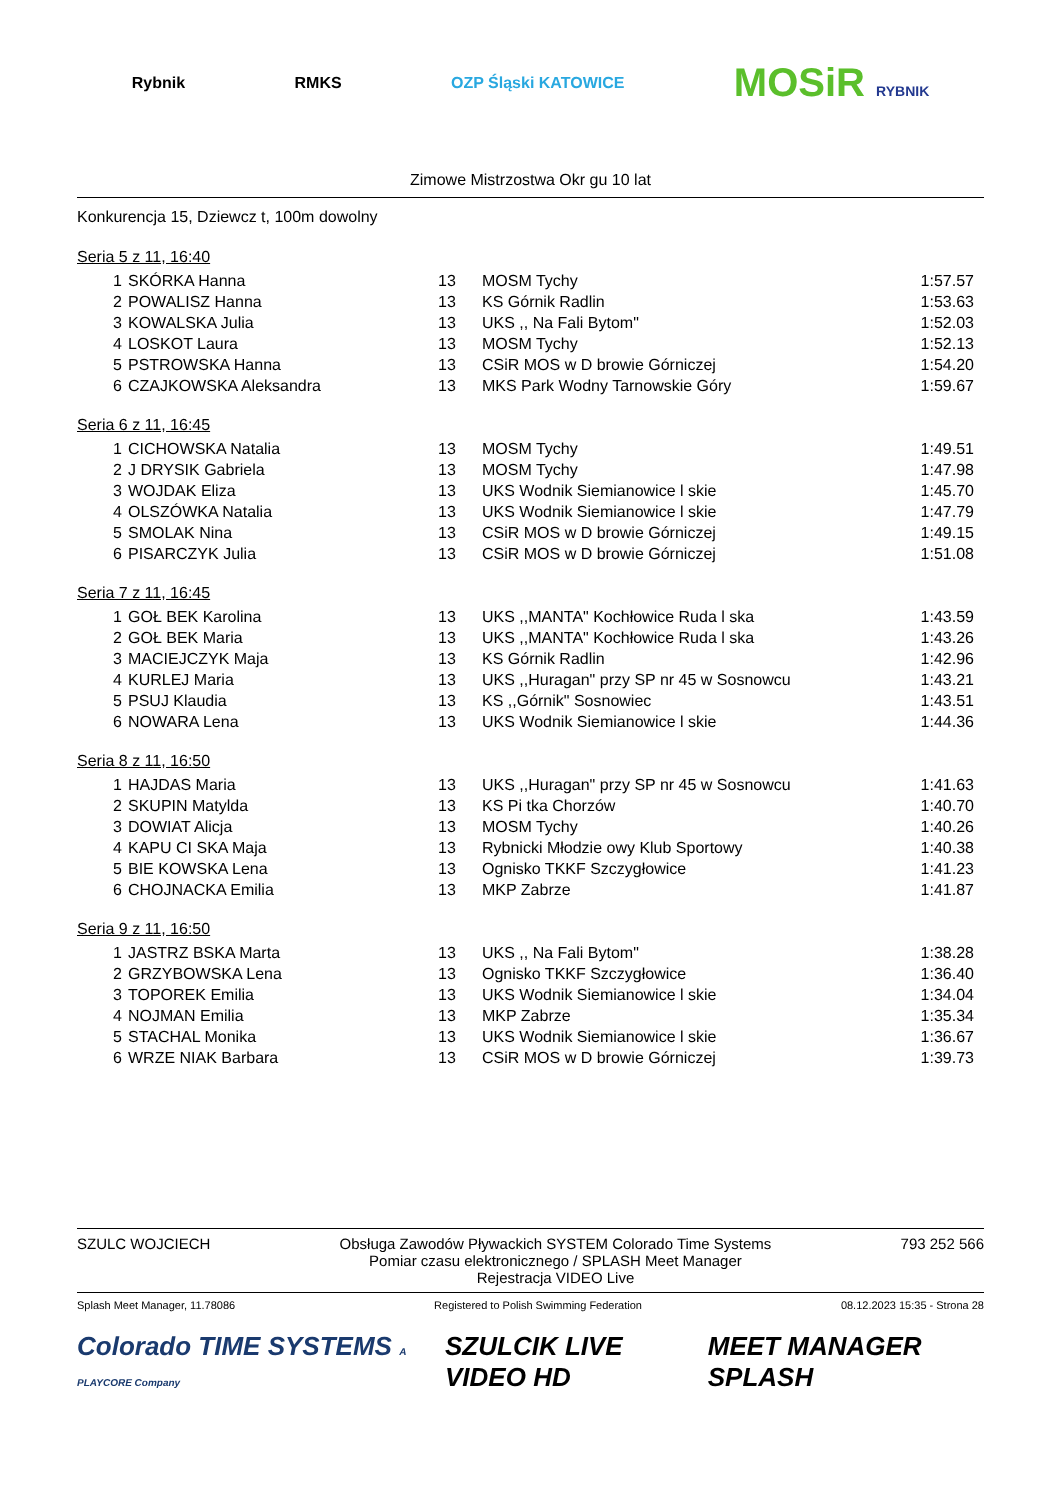Rybnik RMKS OZP Śląski KATOWICE MOSiR RYBNIK
Zimowe Mistrzostwa Okr gu 10 lat
Konkurencja 15, Dziewcz t, 100m dowolny
Seria 5 z 11, 16:40
| 1 | SKÓRKA Hanna | 13 | MOSM Tychy | 1:57.57 |
| 2 | POWALISZ Hanna | 13 | KS Górnik Radlin | 1:53.63 |
| 3 | KOWALSKA Julia | 13 | UKS ,, Na Fali Bytom" | 1:52.03 |
| 4 | LOSKOT Laura | 13 | MOSM Tychy | 1:52.13 |
| 5 | PSTROWSKA Hanna | 13 | CSiR MOS w D browie Górniczej | 1:54.20 |
| 6 | CZAJKOWSKA Aleksandra | 13 | MKS Park Wodny Tarnowskie Góry | 1:59.67 |
Seria 6 z 11, 16:45
| 1 | CICHOWSKA Natalia | 13 | MOSM Tychy | 1:49.51 |
| 2 | J DRYSIK Gabriela | 13 | MOSM Tychy | 1:47.98 |
| 3 | WOJDAK Eliza | 13 | UKS Wodnik Siemianowice l skie | 1:45.70 |
| 4 | OLSZÓWKA Natalia | 13 | UKS Wodnik Siemianowice l skie | 1:47.79 |
| 5 | SMOLAK Nina | 13 | CSiR MOS w D browie Górniczej | 1:49.15 |
| 6 | PISARCZYK Julia | 13 | CSiR MOS w D browie Górniczej | 1:51.08 |
Seria 7 z 11, 16:45
| 1 | GOŁ BEK Karolina | 13 | UKS ,,MANTA" Kochłowice Ruda l ska | 1:43.59 |
| 2 | GOŁ BEK Maria | 13 | UKS ,,MANTA" Kochłowice Ruda l ska | 1:43.26 |
| 3 | MACIEJCZYK Maja | 13 | KS Górnik Radlin | 1:42.96 |
| 4 | KURLEJ Maria | 13 | UKS ,,Huragan" przy SP nr 45 w Sosnowcu | 1:43.21 |
| 5 | PSUJ Klaudia | 13 | KS ,,Górnik" Sosnowiec | 1:43.51 |
| 6 | NOWARA Lena | 13 | UKS Wodnik Siemianowice l skie | 1:44.36 |
Seria 8 z 11, 16:50
| 1 | HAJDAS Maria | 13 | UKS ,,Huragan" przy SP nr 45 w Sosnowcu | 1:41.63 |
| 2 | SKUPIN Matylda | 13 | KS Pi tka Chorzów | 1:40.70 |
| 3 | DOWIAT Alicja | 13 | MOSM Tychy | 1:40.26 |
| 4 | KAPU CI SKA Maja | 13 | Rybnicki Młodzie owy Klub Sportowy | 1:40.38 |
| 5 | BIE KOWSKA Lena | 13 | Ognisko TKKF Szczygłowice | 1:41.23 |
| 6 | CHOJNACKA Emilia | 13 | MKP Zabrze | 1:41.87 |
Seria 9 z 11, 16:50
| 1 | JASTRZ BSKA Marta | 13 | UKS ,, Na Fali Bytom" | 1:38.28 |
| 2 | GRZYBOWSKA Lena | 13 | Ognisko TKKF Szczygłowice | 1:36.40 |
| 3 | TOPOREK Emilia | 13 | UKS Wodnik Siemianowice l skie | 1:34.04 |
| 4 | NOJMAN Emilia | 13 | MKP Zabrze | 1:35.34 |
| 5 | STACHAL Monika | 13 | UKS Wodnik Siemianowice l skie | 1:36.67 |
| 6 | WRZE NIAK Barbara | 13 | CSiR MOS w D browie Górniczej | 1:39.73 |
SZULC WOJCIECH Obsługa Zawodów Pływackich SYSTEM Colorado Time Systems
Pomiar czasu elektronicznego / SPLASH Meet Manager
Rejestracja VIDEO Live 793 252 566
Splash Meet Manager, 11.78086 Registered to Polish Swimming Federation 08.12.2023 15:35 - Strona 28
Colorado TIME SYSTEMS A PLAYCORE Company SZULCIK LIVE VIDEO HD MEET MANAGER SPLASH